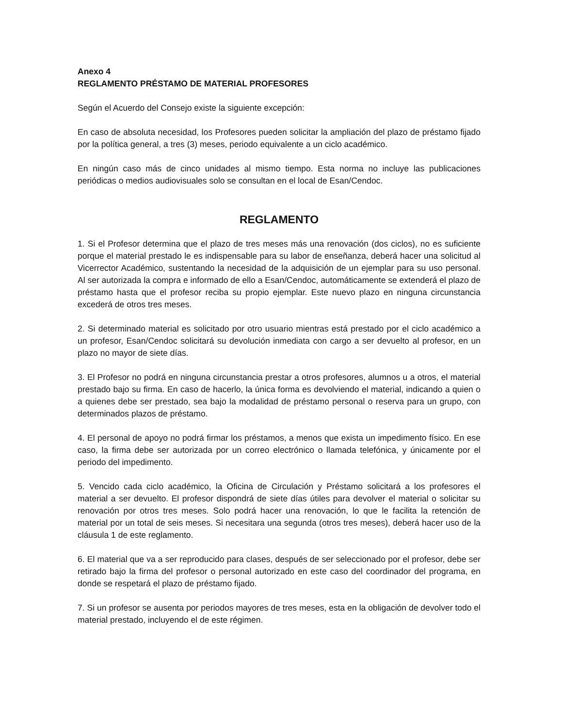Anexo 4
REGLAMENTO PRÉSTAMO DE MATERIAL PROFESORES
Según el Acuerdo del Consejo existe la siguiente excepción:
En caso de absoluta necesidad, los Profesores pueden solicitar la ampliación del plazo de préstamo fijado por la política general, a tres (3) meses, periodo equivalente a un ciclo académico.
En ningún caso más de cinco unidades al mismo tiempo. Esta norma no incluye las publicaciones periódicas o medios audiovisuales solo se consultan en el local de Esan/Cendoc.
REGLAMENTO
1. Si el Profesor determina que el plazo de tres meses más una renovación (dos ciclos), no es suficiente porque el material prestado le es indispensable para su labor de enseñanza, deberá hacer una solicitud al Vicerrector Académico, sustentando la necesidad de la adquisición de un ejemplar para su uso personal. Al ser autorizada la compra e informado de ello a Esan/Cendoc, automáticamente se extenderá el plazo de préstamo hasta que el profesor reciba su propio ejemplar. Este nuevo plazo en ninguna circunstancia excederá de otros tres meses.
2. Si determinado material es solicitado por otro usuario mientras está prestado por el ciclo académico a un profesor, Esan/Cendoc solicitará su devolución inmediata con cargo a ser devuelto al profesor, en un plazo no mayor de siete días.
3. El Profesor no podrá en ninguna circunstancia prestar a otros profesores, alumnos u a otros, el material prestado bajo su firma. En caso de hacerlo, la única forma es devolviendo el material, indicando a quien o a quienes debe ser prestado, sea bajo la modalidad de préstamo personal o reserva para un grupo, con determinados plazos de préstamo.
4. El personal de apoyo no podrá firmar los préstamos, a menos que exista un impedimento físico. En ese caso, la firma debe ser autorizada por un correo electrónico o llamada telefónica, y únicamente por el periodo del impedimento.
5. Vencido cada ciclo académico, la Oficina de Circulación y Préstamo solicitará a los profesores el material a ser devuelto. El profesor dispondrá de siete días útiles para devolver el material o solicitar su renovación por otros tres meses. Solo podrá hacer una renovación, lo que le facilita la retención de material por un total de seis meses. Si necesitara una segunda (otros tres meses), deberá hacer uso de la cláusula 1 de este reglamento.
6. El material que va a ser reproducido para clases, después de ser seleccionado por el profesor, debe ser retirado bajo la firma del profesor o personal autorizado en este caso del coordinador del programa, en donde se respetará el plazo de préstamo fijado.
7. Si un profesor se ausenta por periodos mayores de tres meses, esta en la obligación de devolver todo el material prestado, incluyendo el de este régimen.